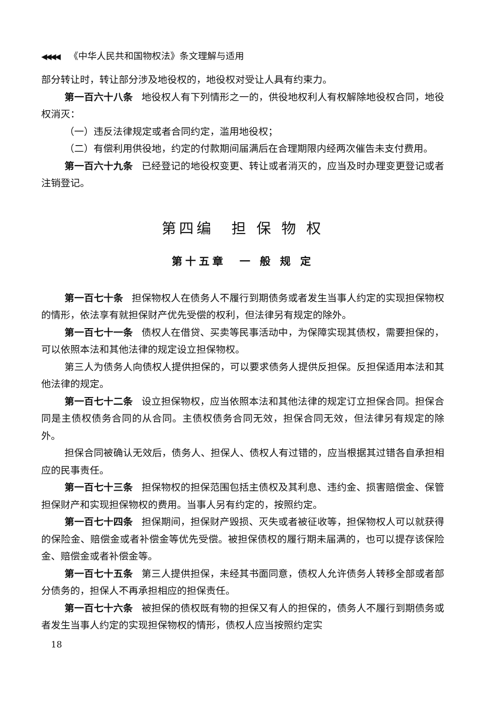◀◀◀◀ 《中华人民共和国物权法》条文理解与适用
部分转让时，转让部分涉及地役权的，地役权对受让人具有约束力。
第一百六十八条 地役权人有下列情形之一的，供役地权利人有权解除地役权合同，地役权消灭：
（一）违反法律规定或者合同约定，滥用地役权；
（二）有偿利用供役地，约定的付款期间届满后在合理期限内经两次催告未支付费用。
第一百六十九条 已经登记的地役权变更、转让或者消灭的，应当及时办理变更登记或者注销登记。
第四编　担 保 物 权
第十五章　一 般 规 定
第一百七十条 担保物权人在债务人不履行到期债务或者发生当事人约定的实现担保物权的情形，依法享有就担保财产优先受偿的权利，但法律另有规定的除外。
第一百七十一条 债权人在借贷、买卖等民事活动中，为保障实现其债权，需要担保的，可以依照本法和其他法律的规定设立担保物权。
第三人为债务人向债权人提供担保的，可以要求债务人提供反担保。反担保适用本法和其他法律的规定。
第一百七十二条 设立担保物权，应当依照本法和其他法律的规定订立担保合同。担保合同是主债权债务合同的从合同。主债权债务合同无效，担保合同无效，但法律另有规定的除外。
担保合同被确认无效后，债务人、担保人、债权人有过错的，应当根据其过错各自承担相应的民事责任。
第一百七十三条 担保物权的担保范围包括主债权及其利息、违约金、损害赔偿金、保管担保财产和实现担保物权的费用。当事人另有约定的，按照约定。
第一百七十四条 担保期间，担保财产毁损、灭失或者被征收等，担保物权人可以就获得的保险金、赔偿金或者补偿金等优先受偿。被担保债权的履行期未届满的，也可以提存该保险金、赔偿金或者补偿金等。
第一百七十五条 第三人提供担保，未经其书面同意，债权人允许债务人转移全部或者部分债务的，担保人不再承担相应的担保责任。
第一百七十六条 被担保的债权既有物的担保又有人的担保的，债务人不履行到期债务或者发生当事人约定的实现担保物权的情形，债权人应当按照约定实
18